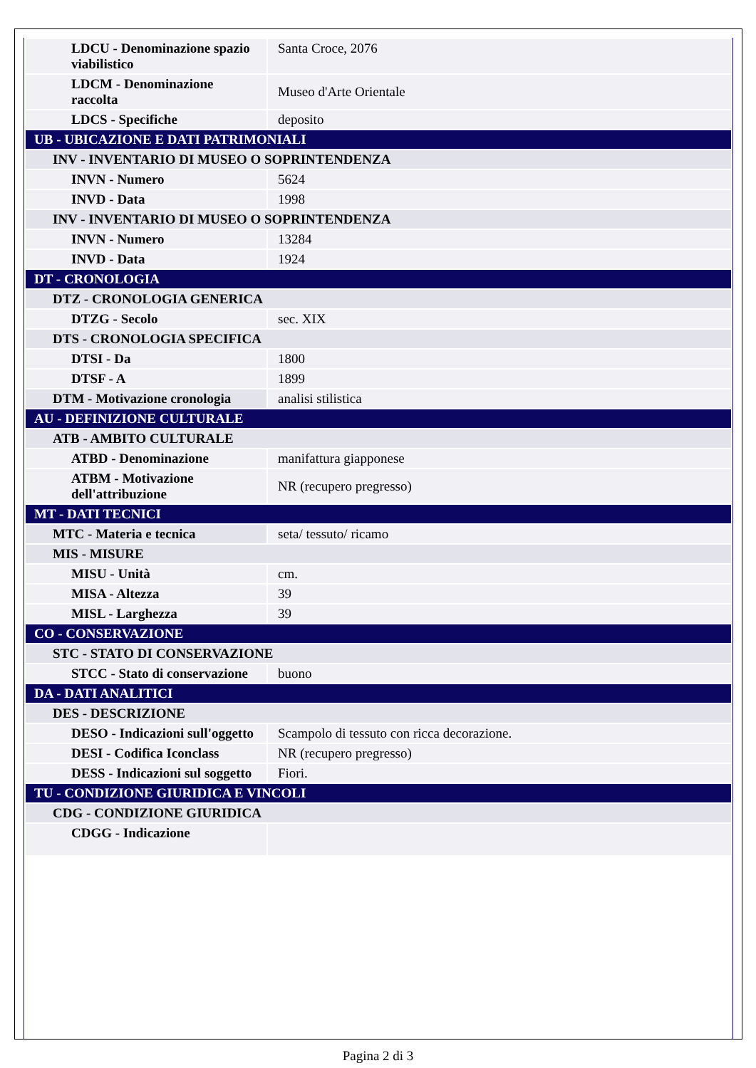| LDCU - Denominazione spazio viabilistico | Santa Croce, 2076 |
| LDCM - Denominazione raccolta | Museo d'Arte Orientale |
| LDCS - Specifiche | deposito |
| UB - UBICAZIONE E DATI PATRIMONIALI | |
| INV - INVENTARIO DI MUSEO O SOPRINTENDENZA | |
| INVN - Numero | 5624 |
| INVD - Data | 1998 |
| INV - INVENTARIO DI MUSEO O SOPRINTENDENZA | |
| INVN - Numero | 13284 |
| INVD - Data | 1924 |
| DT - CRONOLOGIA | |
| DTZ - CRONOLOGIA GENERICA | |
| DTZG - Secolo | sec. XIX |
| DTS - CRONOLOGIA SPECIFICA | |
| DTSI - Da | 1800 |
| DTSF - A | 1899 |
| DTM - Motivazione cronologia | analisi stilistica |
| AU - DEFINIZIONE CULTURALE | |
| ATB - AMBITO CULTURALE | |
| ATBD - Denominazione | manifattura giapponese |
| ATBM - Motivazione dell'attribuzione | NR (recupero pregresso) |
| MT - DATI TECNICI | |
| MTC - Materia e tecnica | seta/ tessuto/ ricamo |
| MIS - MISURE | |
| MISU - Unità | cm. |
| MISA - Altezza | 39 |
| MISL - Larghezza | 39 |
| CO - CONSERVAZIONE | |
| STC - STATO DI CONSERVAZIONE | |
| STCC - Stato di conservazione | buono |
| DA - DATI ANALITICI | |
| DES - DESCRIZIONE | |
| DESO - Indicazioni sull'oggetto | Scampolo di tessuto con ricca decorazione. |
| DESI - Codifica Iconclass | NR (recupero pregresso) |
| DESS - Indicazioni sul soggetto | Fiori. |
| TU - CONDIZIONE GIURIDICA E VINCOLI | |
| CDG - CONDIZIONE GIURIDICA | |
| CDGG - Indicazione | |
Pagina 2 di 3